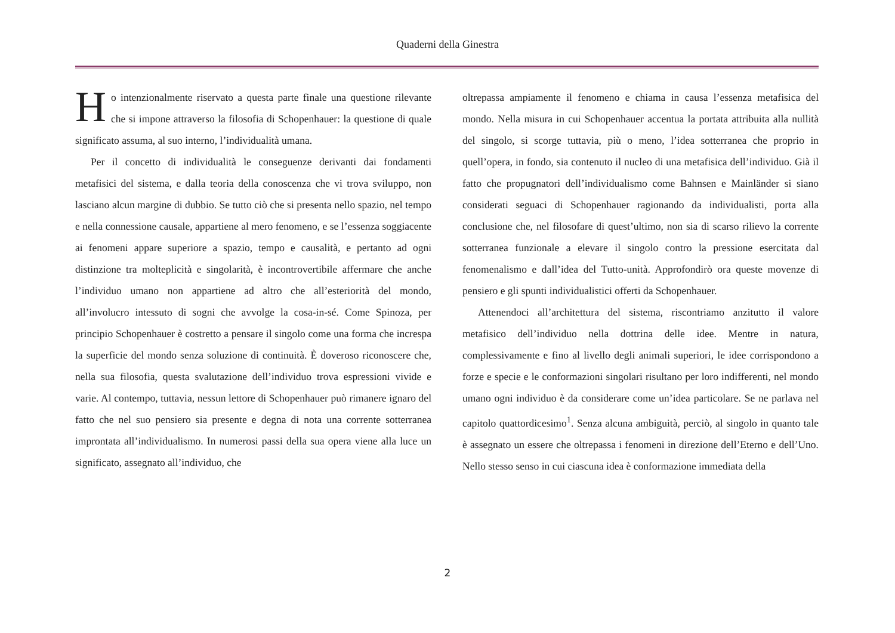Quaderni della Ginestra
Ho intenzionalmente riservato a questa parte finale una questione rilevante che si impone attraverso la filosofia di Schopenhauer: la questione di quale significato assuma, al suo interno, l’individualità umana.
Per il concetto di individualità le conseguenze derivanti dai fondamenti metafisici del sistema, e dalla teoria della conoscenza che vi trova sviluppo, non lasciano alcun margine di dubbio. Se tutto ciò che si presenta nello spazio, nel tempo e nella connessione causale, appartiene al mero fenomeno, e se l’essenza soggiacente ai fenomeni appare superiore a spazio, tempo e causalità, e pertanto ad ogni distinzione tra molteplicità e singolarità, è incontrovertibile affermare che anche l’individuo umano non appartiene ad altro che all’esteriorità del mondo, all’involucro intessuto di sogni che avvolge la cosa-in-sé. Come Spinoza, per principio Schopenhauer è costretto a pensare il singolo come una forma che increspa la superficie del mondo senza soluzione di continuità. È doveroso riconoscere che, nella sua filosofia, questa svalutazione dell’individuo trova espressioni vivide e varie. Al contempo, tuttavia, nessun lettore di Schopenhauer può rimanere ignaro del fatto che nel suo pensiero sia presente e degna di nota una corrente sotterranea improntata all’individualismo. In numerosi passi della sua opera viene alla luce un significato, assegnato all’individuo, che
oltrepassa ampiamente il fenomeno e chiama in causa l’essenza metafisica del mondo. Nella misura in cui Schopenhauer accentua la portata attribuita alla nullità del singolo, si scorge tuttavia, più o meno, l’idea sotterranea che proprio in quell’opera, in fondo, sia contenuto il nucleo di una metafisica dell’individuo. Già il fatto che propugnatori dell’individualismo come Bahnsen e Mainländer si siano considerati seguaci di Schopenhauer ragionando da individualisti, porta alla conclusione che, nel filosofare di quest’ultimo, non sia di scarso rilievo la corrente sotterranea funzionale a elevare il singolo contro la pressione esercitata dal fenomenalismo e dall’idea del Tutto-unità. Approfondirò ora queste movenze di pensiero e gli spunti individualistici offerti da Schopenhauer.
Attenendoci all’architettura del sistema, riscontriamo anzitutto il valore metafisico dell’individuo nella dottrina delle idee. Mentre in natura, complessivamente e fino al livello degli animali superiori, le idee corrispondono a forze e specie e le conformazioni singolari risultano per loro indifferenti, nel mondo umano ogni individuo è da considerare come un’idea particolare. Se ne parlava nel capitolo quattordicesimo<sup>1</sup>. Senza alcuna ambiguità, perciò, al singolo in quanto tale è assegnato un essere che oltrepassa i fenomeni in direzione dell’Eterno e dell’Uno. Nello stesso senso in cui ciascuna idea è conformazione immediata della
2